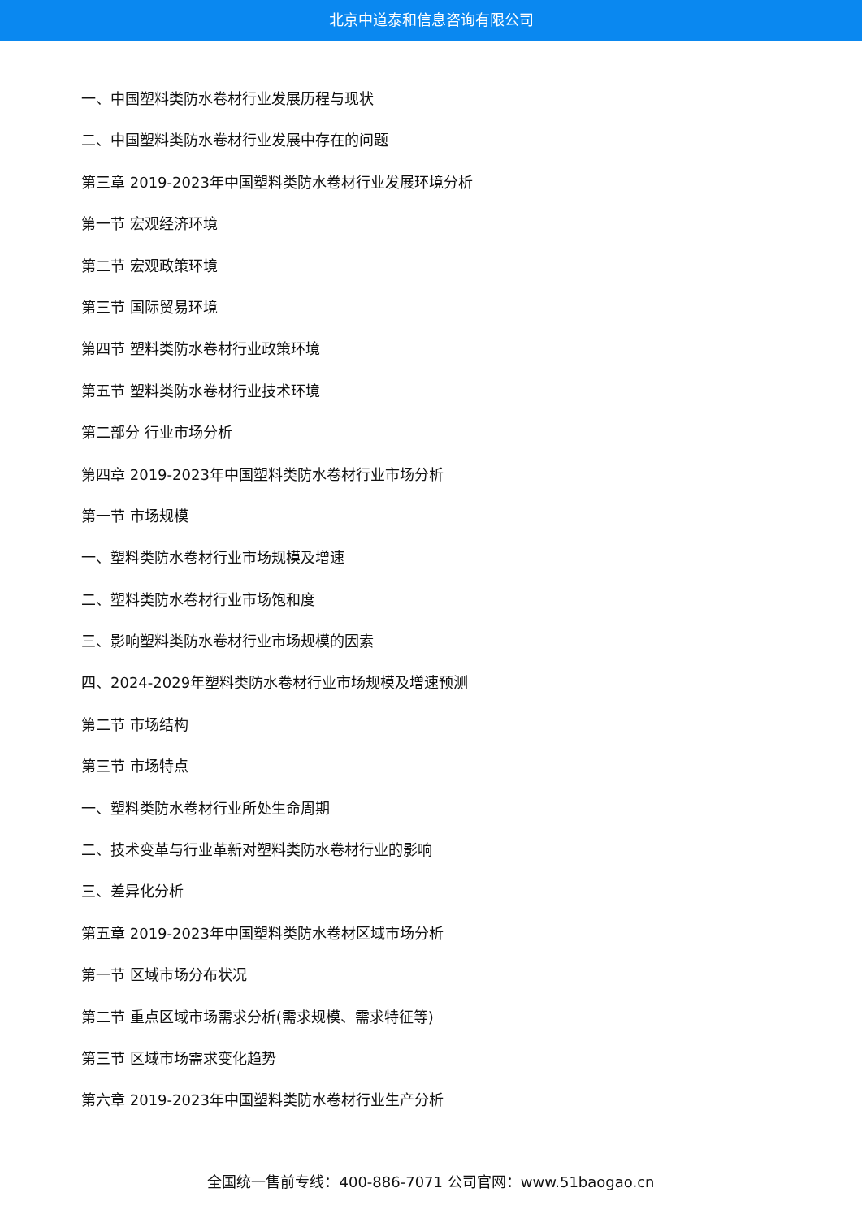北京中道泰和信息咨询有限公司
一、中国塑料类防水卷材行业发展历程与现状
二、中国塑料类防水卷材行业发展中存在的问题
第三章 2019-2023年中国塑料类防水卷材行业发展环境分析
第一节 宏观经济环境
第二节 宏观政策环境
第三节 国际贸易环境
第四节 塑料类防水卷材行业政策环境
第五节 塑料类防水卷材行业技术环境
第二部分 行业市场分析
第四章 2019-2023年中国塑料类防水卷材行业市场分析
第一节 市场规模
一、塑料类防水卷材行业市场规模及增速
二、塑料类防水卷材行业市场饱和度
三、影响塑料类防水卷材行业市场规模的因素
四、2024-2029年塑料类防水卷材行业市场规模及增速预测
第二节 市场结构
第三节 市场特点
一、塑料类防水卷材行业所处生命周期
二、技术变革与行业革新对塑料类防水卷材行业的影响
三、差异化分析
第五章 2019-2023年中国塑料类防水卷材区域市场分析
第一节 区域市场分布状况
第二节 重点区域市场需求分析(需求规模、需求特征等)
第三节 区域市场需求变化趋势
第六章 2019-2023年中国塑料类防水卷材行业生产分析
全国统一售前专线：400-886-7071 公司官网：www.51baogao.cn